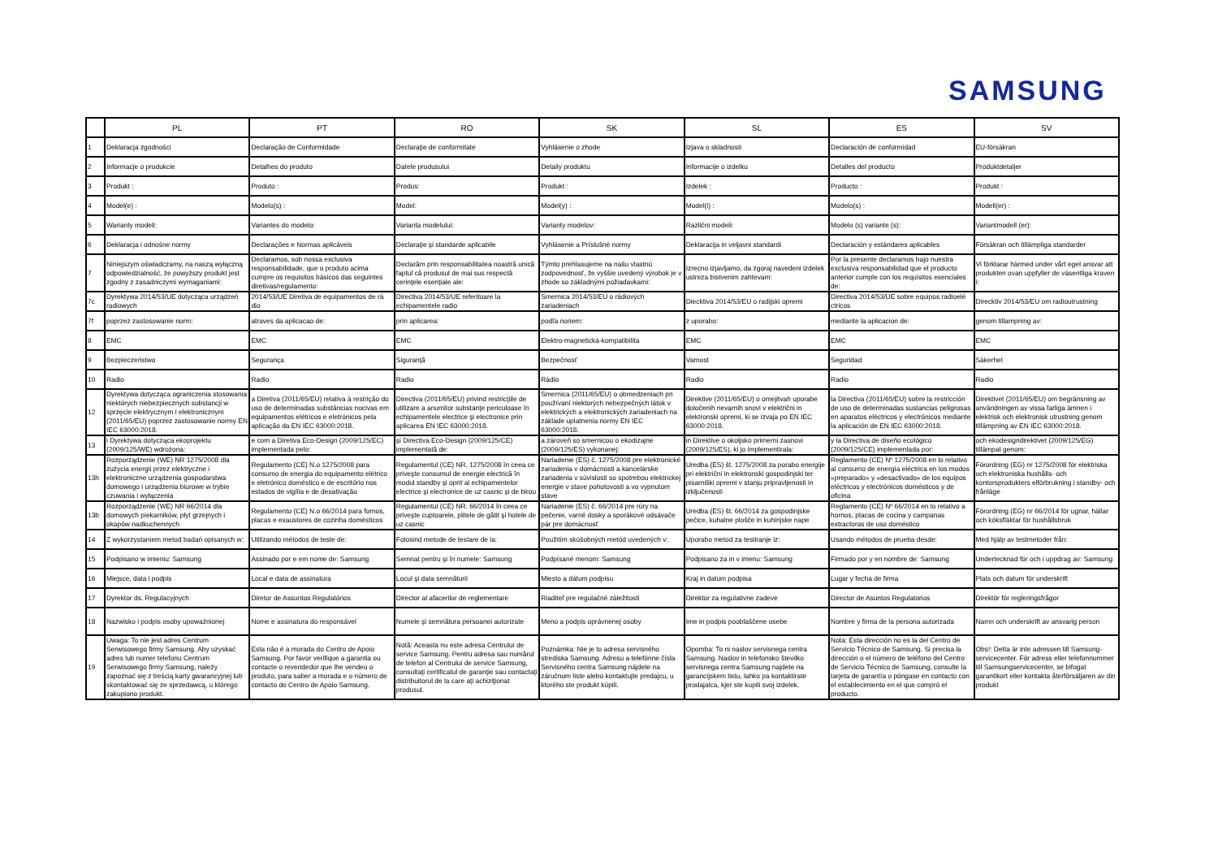SAMSUNG
| | PL | PT | RO | SK | SL | ES | SV |
| --- | --- | --- | --- | --- | --- | --- | --- |
| 1 | Deklaracja zgodności | Declaração de Conformidade | Declaraţie de conformitate | Vyhlásenie o zhode | Izjava o skladnosti | Declaración de conformidad | EU-försäkran |
| 2 | Informacje o produkcie | Detalhes do produto | Datele produsului | Detaily produktu | Informacije o izdelku | Detalles del producto | Produktdetaljer |
| 3 | Produkt : | Produto : | Produs: | Produkt : | Izdelek : | Producto : | Produkt : |
| 4 | Model(e) : | Modelo(s) : | Model: | Model(y) : | Model(i) : | Modelo(s) : | Modell(er) : |
| 5 | Warianty modeli: | Variantes do modelo: | Varianta modelului: | Varianty modelov: | Različni modeli: | Modelo (s) variante (s): | Variantmodell (er): |
| 6 | Deklaracja i odnośne normy | Declarações e Normas aplicáveis | Declaraţie şi standarde aplicabile | Vyhlásenie a Príslušné normy | Deklaracija in veljavni standardi | Declaración y estándares aplicables | Försäkran och tillämpliga standarder |
| 7 | Niniejszym oświadczamy, na naszą wyłączną odpowiedzialność, że powyższy produkt jest zgodny z zasadniczymi wymaganiami: | Declaramos, sob nossa exclusiva responsabilidade, que o produto acima cumpre os requisitos básicos das seguintes diretivas/regulamento: | Declarăm prin responsabilitatea noastră unică faptul că produsul de mai sus respectă cerinţele esenţiale ale: | Týmto prehlasujeme na našu vlastnú zodpovednosť, že vyššie uvedený výrobok je v zhode so základnými požiadavkami: | Izrecno izjavljamo, da zgoraj navedeni izdelek ustreza bistvenim zahtevam: | Por la presente declaramos bajo nuestra exclusiva responsabilidad que el producto anterior cumple con los requisitos esenciales de: | Vi förklarar härmed under vårt eget ansvar att produkten ovan uppfyller de väsentliga kraven i: |
| 7c | Dyrektywa 2014/53/UE dotycząca urządzeń radiowych | 2014/53/UE Diretiva de equipamentos de rá dio | Directiva 2014/53/UE referitoare la echipamentele radio | Smernica 2014/53/EÚ o rádiových zariadeniach | Diecktiva 2014/53/EU o radijski opremi | Directiva 2014/53/UE sobre equipos radioelé ctricos | Direcktiv 2014/53/EU om radioutrustning |
| 7f | poprzez zastosowanie norm: | atraves da aplicacao de: | prin aplicarea: | podľa noriem: | z uporabo: | mediante la aplicacion de: | genom tillampning av: |
| 8 | EMC | EMC | EMC | Elektro-magnetická-kompatibilita | EMC | EMC | EMC |
| 9 | Bezpieczeństwo | Segurança | Siguranţă | Bezpečnosť | Varnost | Seguridad | Säkerhet |
| 10 | Radio | Radio | Radio | Rádio | Radio | Radio | Radio |
| 12 | Dyrektywa dotycząca ograniczenia stosowania niektórych niebezpiecznych substancji w sprzęcie elektrycznym i elektronicznym (2011/65/EU) poprzez zastosowanie normy EN IEC 63000:2018. | a Diretiva (2011/65/EU) relativa à restrição do uso de determinadas substâncias nocivas em equipamentos elétricos e eletrónicos pela aplicação da EN IEC 63000:2018. | Directiva (2011/65/EU) privind restricţiile de utilizare a anumitor substanţe periculoase în echipamentele electrice şi electronice prin aplicarea EN IEC 63000:2018. | Smernica (2011/65/EU) o obmedzeniach pri používaní niektorých nebezpečných látok v elektrických a elektronických zariadeniach na základe uplatnenia normy EN IEC 63000:2018. | Direktive (2011/65/EU) o omejitvah uporabe določenih nevarnih snovi v električni in elektronski opremi, ki se izvaja po EN IEC 63000:2018. | la Directiva (2011/65/EU) sobre la restricción de uso de determinadas sustancias peligrosas en aparatos eléctricos y electrónicos mediante la aplicación de EN IEC 63000:2018. | Direktivet (2011/65/EU) om begränsning av användningen av vissa farliga ämnen i elektrisk och elektronisk utrustning genom tillämpning av EN IEC 63000:2018. |
| 13 | i Dyrektywa dotycząca ekoprojektu (2009/125/WE) wdrożona: | e com a Diretiva Eco-Design (2009/125/EC) implementada pelo: | şi Directiva Eco-Design (2009/125/CE) implementată de: | a zároveň so smernicou o ekodizajne (2009/125/ES) vykonanej: | in Direktive o okoljsko primerni zasnovi (2009/125/ES), ki jo implementirala: | y la Directiva de diseño ecológico (2009/125/CE) implementada por: | och ekodesigndirektivet (2009/125/EG) tillämpat genom: |
| 13h | Rozporządzenie (WE) NR 1275/2008 dla zużycia energii przez elektryczne i elektroniczne urządzenia gospodarstwa domowego i urządzenia biurowe w trybie czuwania i wyłączenia | Regulamento (CE) N.o 1275/2008 para consumo de energia do equipamento elétrico e eletrónico doméstico e de escritório nos estados de vigília e de desativação | Regulamentul (CE) NR. 1275/2008 în ceea ce priveşte consumul de energie electrică în modul standby şi oprit al echipamentelor electrice şi electronice de uz casnic şi de birou | Nariadenie (ES) č. 1275/2008 pre elektronické zariadenia v domácnosti a kancelárske zariadenia v súvislosti so spotrebou elektrickej energie v stave pohotovosti a vo vypnutom stave | Uredba (ES) št. 1275/2008 za porabo energije pri električni in elektronski gospodinjski ter pisarniški opremi v stanju pripravljenosti in izključenosti | Reglamento (CE) Nº 1275/2008 en lo relativo al consumo de energía eléctrica en los modos «preparado» y «desactivado» de los equipos eléctricos y electrónicos domésticos y de oficina | Förordning (EG) nr 1275/2008 för elektriska och elektroniska hushålls- och kontorsprodukters elförbrukning i standby- och frånläge |
| 13b | Rozporządzenie (WE) NR 66/2014 dla domowych piekarników, płyt grzejnych i okapów nadkuchennych | Regulamento (CE) N.o 66/2014 para fornos, placas e exaustores de cozinha domésticos | Regulamentul (CE) NR. 66/2014 în ceea ce priveşte cuptoarele, plitele de gătit şi hotele de uz casnic | Nariadenie (ES) č. 66/2014 pre rúry na pečenie, varné dosky a sporákové odsávače pár pre domácnosť | Uredba (ES) št. 66/2014 za gospodinjske pečice, kuhalne plošče in kuhinjske nape | Reglamento (CE) Nº 66/2014 en lo relativo a hornos, placas de cocina y campanas extractoras de uso doméstico | Förordning (EG) nr 66/2014 för ugnar, hällar och köksfläktar för hushållsbruk |
| 14 | Z wykorzystaniem metod badań opisanych w: | Utilizando métodos de teste de: | Folosind metode de testare de la: | Použitím skúšobných metód uvedených v: | Uporabo metod za testiranje iz: | Usando métodos de prueba desde: | Med hjälp av testmetoder från: |
| 15 | Podpisano w imieniu: Samsung | Assinado por e em nome de: Samsung | Semnat pentru şi în numele: Samsung | Podpísané menom: Samsung | Podpisano za in v imenu: Samsung | Firmado por y en nombre de: Samsung | Undertecknad för och i uppdrag av: Samsung |
| 16 | Miejsce, data i podpis | Local e data de assinatura | Locul şi data semnăturii | Miesto a dátum podpisu | Kraj in datum podpisa | Lugar y fecha de firma | Plats och datum för underskrift |
| 17 | Dyrektor ds. Regulacyjnych | Diretor de Assuntos Regulatórios | Director al afacerilor de reglementare | Riaditeľ pre regulačné záležitosti | Direktor za regulativne zadeve | Director de Asuntos Regulatorios | Direktör för regleringsfrågor |
| 18 | Nazwisko i podpis osoby upoważnionej | Nome e assinatura do responsável | Numele şi semnătura persoanei autorizate | Meno a podpis oprávnenej osoby | Ime in podpis pooblaščene osebe | Nombre y firma de la persona autorizada | Namn och underskrift av ansvarig person |
| 19 | Uwaga: To nie jest adres Centrum Serwisowego firmy Samsung. Aby uzyskać adres lub numer telefonu Centrum Serwisowego firmy Samsung, należy zapoznać się z treścią karty gwarancyjnej lub skontaktować się ze sprzedawcą, u którego zakupiono produkt. | Esta não é a morada do Centro de Apoio Samsung. Por favor verifique a garantia ou contacte o revendedor que lhe vendeu o produto, para saber a morada e o número de contacto do Centro de Apoio Samsung. | Notă: Aceasta nu este adresa Centrului de service Samsung. Pentru adresa sau numărul de telefon al Centrului de service Samsung, consultaţi certificatul de garanţie sau contactaţi distribuitorul de la care aţi achiziţionat produsul. | Poznámka: Nie je to adresa servisného strediska Samsung. Adresu a telefónne čísla Servisného centra Samsung nájdete na záručnom liste alebo kontaktujte predajcu, u ktorého ste produkt kúpili. | Opomba: To ni naslov servisnega centra Samsung. Naslov in telefonsko številko servisnega centra Samsung najdete na garancijskem listu, lahko pa kontaktirate prodajalca, kjer ste kupili svoj izdelek. | Nota: Esta dirección no es la del Centro de Servicio Técnico de Samsung. Si precisa la dirección o el número de teléfono del Centro de Servicio Técnico de Samsung, consulte la tarjeta de garantía o póngase en contacto con el establecimiento en el que compró el producto. | Obs!: Detta är inte adressen till Samsung-servicecenter. För adress eller telefonnummer till Samsungservicecenter, se bifogat garantikort eller kontakta återförsäljaren av din produkt |